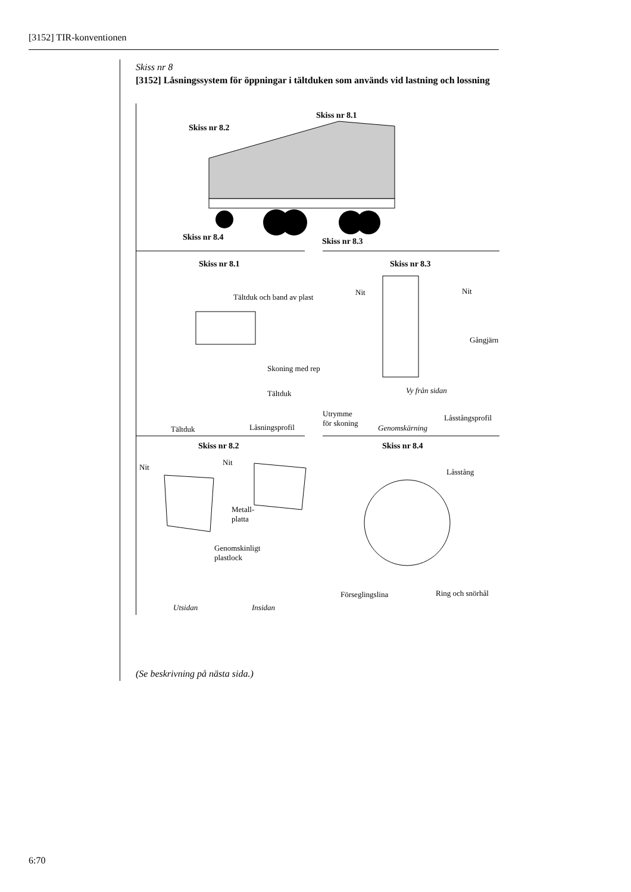[3152] TIR-konventionen
Skiss nr 8
[3152] Låsningssystem för öppningar i tältduken som används vid lastning och lossning
Skiss nr 8.1
Skiss nr 8.2
Skiss nr 8.4 Skiss nr 8.3
Skiss nr 8.1 Skiss nr 8.3
Tältduk och band av plast
Nit Nit
Gångjärn
Skoning med rep
Tältduk Vy från sidan
Utrymme
för skoning
Låsstångsprofil
Genomskärning
Tältduk Låsningsprofil
Skiss nr 8.2 Skiss nr 8.4
Nit
Nit
Låsstång
Metall-
platta
Genomskinligt
plastlock
Förseglingslina Ring och snörhål
Utsidan Insidan
(Se beskrivning på nästa sida.)
6:70